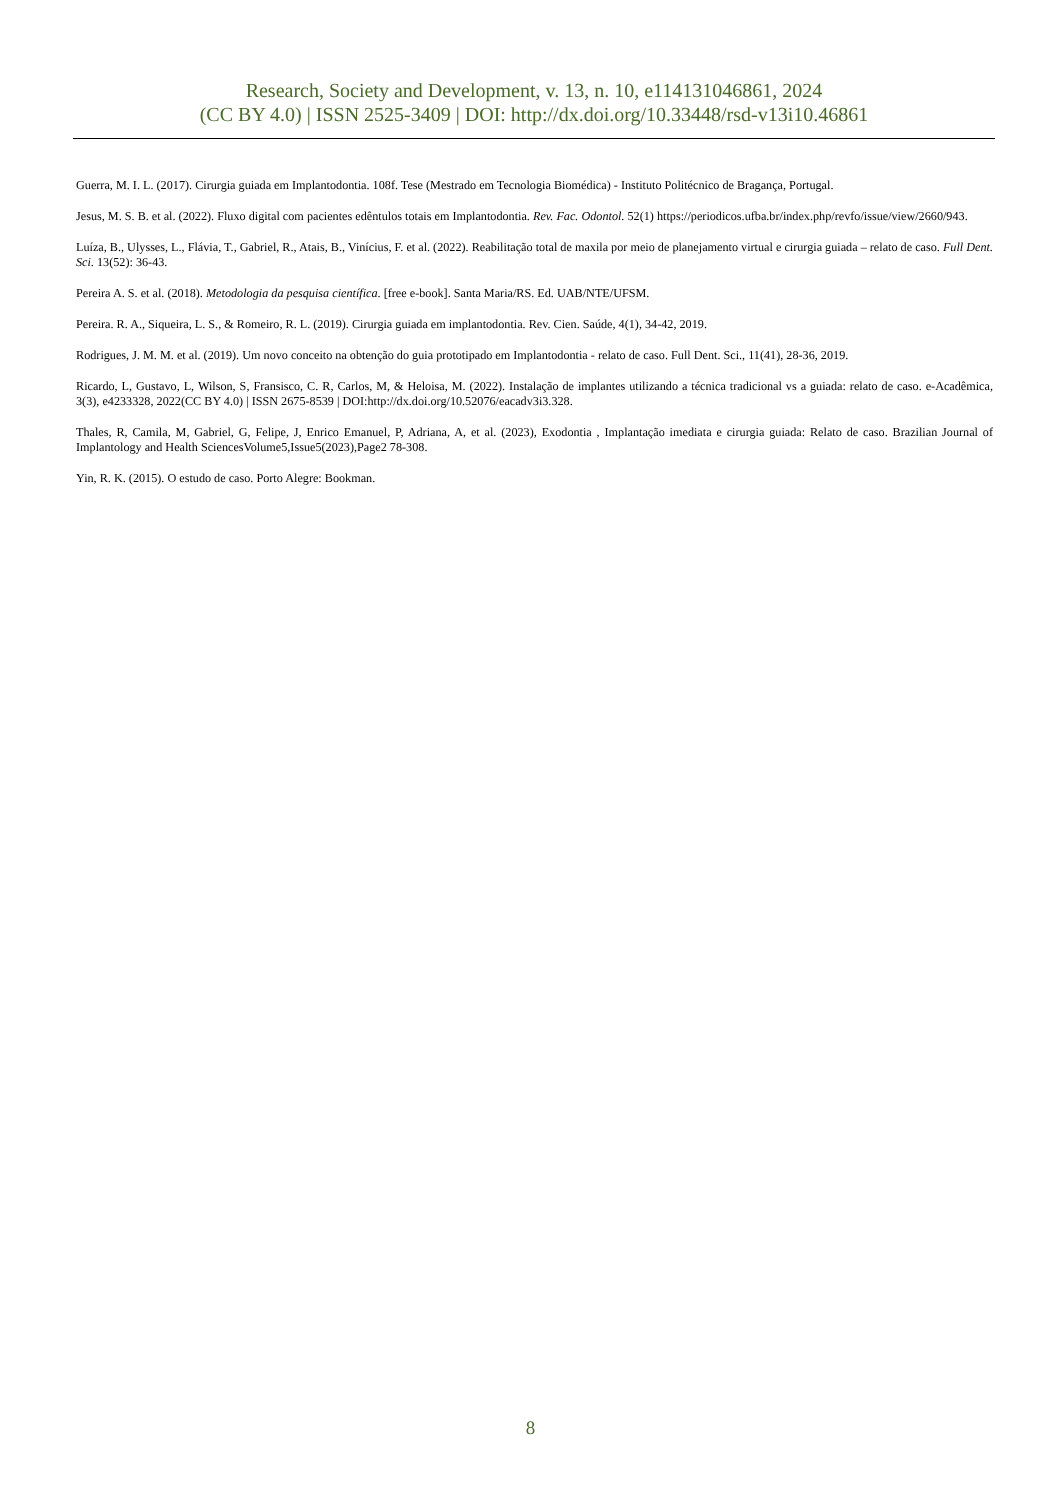Research, Society and Development, v. 13, n. 10, e114131046861, 2024
(CC BY 4.0) | ISSN 2525-3409 | DOI: http://dx.doi.org/10.33448/rsd-v13i10.46861
Guerra, M. I. L. (2017). Cirurgia guiada em Implantodontia. 108f. Tese (Mestrado em Tecnologia Biomédica) - Instituto Politécnico de Bragança, Portugal.
Jesus, M. S. B. et al. (2022). Fluxo digital com pacientes edêntulos totais em Implantodontia. Rev. Fac. Odontol. 52(1) https://periodicos.ufba.br/index.php/revfo/issue/view/2660/943.
Luíza, B., Ulysses, L., Flávia, T., Gabriel, R., Atais, B., Vinícius, F. et al. (2022). Reabilitação total de maxila por meio de planejamento virtual e cirurgia guiada – relato de caso. Full Dent. Sci. 13(52): 36-43.
Pereira A. S. et al. (2018). Metodologia da pesquisa científica. [free e-book]. Santa Maria/RS. Ed. UAB/NTE/UFSM.
Pereira. R. A., Siqueira, L. S., & Romeiro, R. L. (2019). Cirurgia guiada em implantodontia. Rev. Cien. Saúde, 4(1), 34-42, 2019.
Rodrigues, J. M. M. et al. (2019). Um novo conceito na obtenção do guia prototipado em Implantodontia - relato de caso. Full Dent. Sci., 11(41), 28-36, 2019.
Ricardo, L, Gustavo, L, Wilson, S, Fransisco, C. R, Carlos, M, & Heloisa, M. (2022). Instalação de implantes utilizando a técnica tradicional vs a guiada: relato de caso. e-Acadêmica, 3(3), e4233328, 2022(CC BY 4.0) | ISSN 2675-8539 | DOI:http://dx.doi.org/10.52076/eacadv3i3.328.
Thales, R, Camila, M, Gabriel, G, Felipe, J, Enrico Emanuel, P, Adriana, A, et al. (2023), Exodontia , Implantação imediata e cirurgia guiada: Relato de caso. Brazilian Journal of Implantology and Health SciencesVolume5,Issue5(2023),Page2 78-308.
Yin, R. K. (2015). O estudo de caso. Porto Alegre: Bookman.
8